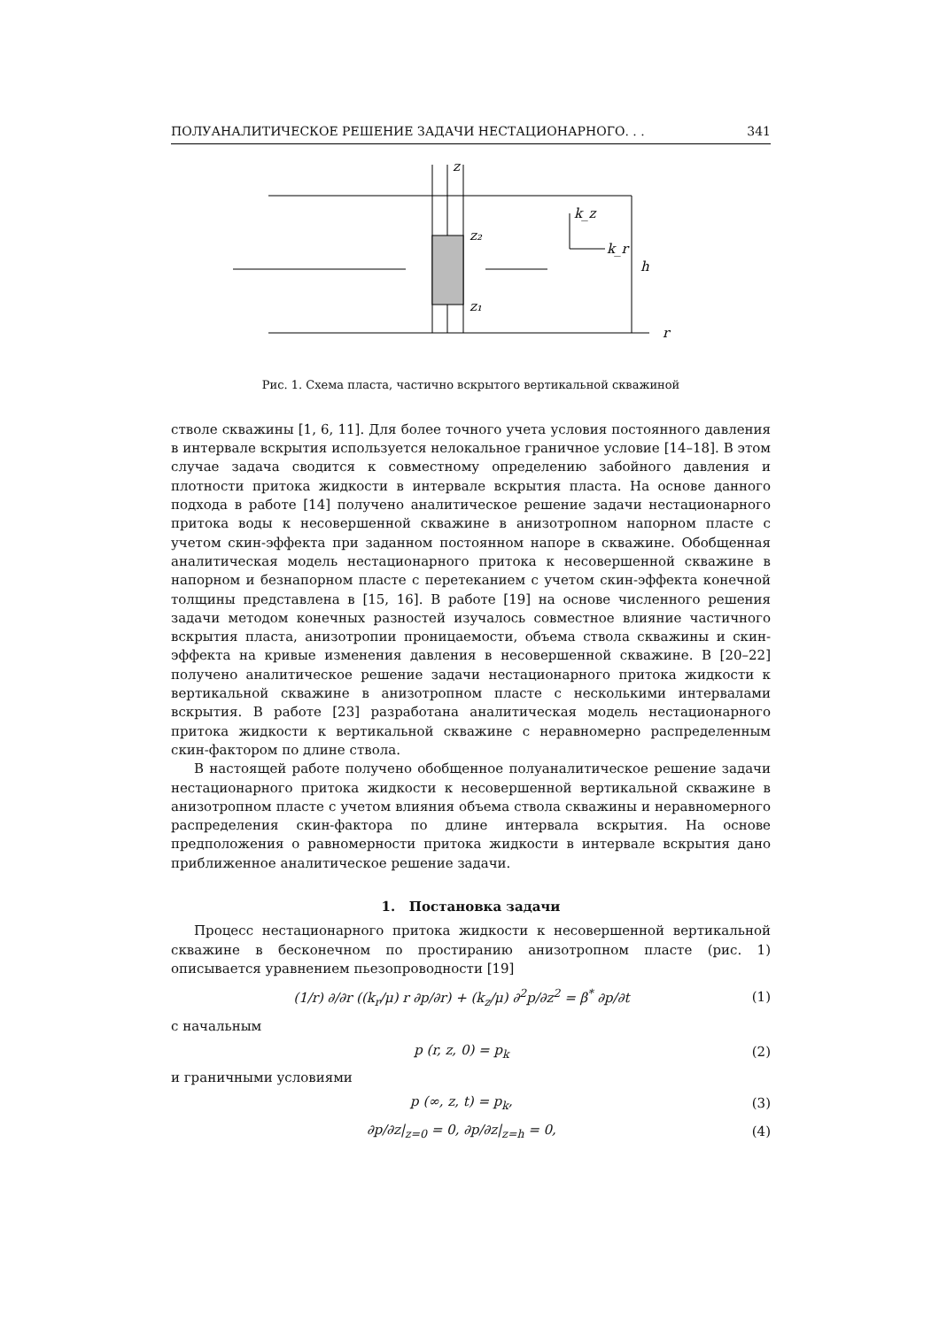ПОЛУАНАЛИТИЧЕСКОЕ РЕШЕНИЕ ЗАДАЧИ НЕСТАЦИОНАРНОГО. . . 341
z
z₂
z₁
h
r
k_z
k_r
Рис. 1. Схема пласта, частично вскрытого вертикальной скважиной
стволе скважины [1, 6, 11]. Для более точного учета условия постоянного давления в интервале вскрытия используется нелокальное граничное условие [14–18]. В этом случае задача сводится к совместному определению забойного давления и плотности притока жидкости в интервале вскрытия пласта. На основе данного подхода в работе [14] получено аналитическое решение задачи нестационарного притока воды к несовершенной скважине в анизотропном напорном пласте с учетом скин-эффекта при заданном постоянном напоре в скважине. Обобщенная аналитическая модель нестационарного притока к несовершенной скважине в напорном и безнапорном пласте с перетеканием с учетом скин-эффекта конечной толщины представлена в [15, 16]. В работе [19] на основе численного решения задачи методом конечных разностей изучалось совместное влияние частичного вскрытия пласта, анизотропии проницаемости, объема ствола скважины и скин-эффекта на кривые изменения давления в несовершенной скважине. В [20–22] получено аналитическое решение задачи нестационарного притока жидкости к вертикальной скважине в анизотропном пласте с несколькими интервалами вскрытия. В работе [23] разработана аналитическая модель нестационарного притока жидкости к вертикальной скважине с неравномерно распределенным скин-фактором по длине ствола.
В настоящей работе получено обобщенное полуаналитическое решение задачи нестационарного притока жидкости к несовершенной вертикальной скважине в анизотропном пласте с учетом влияния объема ствола скважины и неравномерного распределения скин-фактора по длине интервала вскрытия. На основе предположения о равномерности притока жидкости в интервале вскрытия дано приближенное аналитическое решение задачи.
1. Постановка задачи
Процесс нестационарного притока жидкости к несовершенной вертикальной скважине в бесконечном по простиранию анизотропном пласте (рис. 1) описывается уравнением пьезопроводности [19]
(1/r) ∂/∂r ((k<sub>r</sub>/μ) r ∂p/∂r) + (k<sub>z</sub>/μ) ∂<sup>2</sup>p/∂z<sup>2</sup> = β<sup>*</sup> ∂p/∂t (1)
с начальным
p (r, z, 0) = p<sub>k</sub> (2)
и граничными условиями
p (∞, z, t) = p<sub>k</sub>, (3)
∂p/∂z|<sub>z=0</sub> = 0, ∂p/∂z|<sub>z=h</sub> = 0, (4)